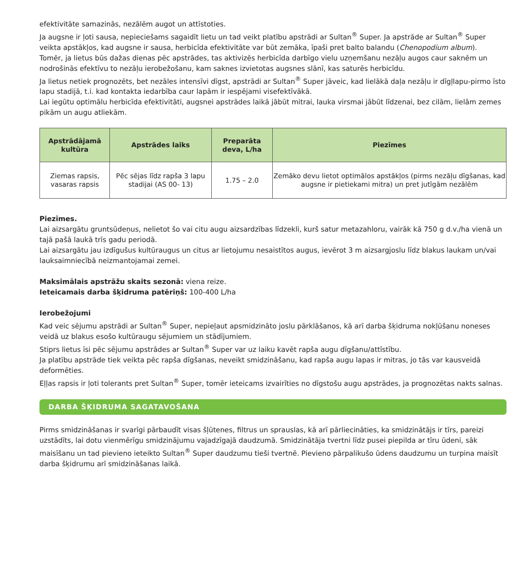efektivitāte samazinās, nezālēm augot un attīstoties.
Ja augsne ir ļoti sausa, nepieciešams sagaidīt lietu un tad veikt platību apstrādi ar Sultan<sup>®</sup> Super. Ja apstrāde ar Sultan<sup>®</sup> Super veikta apstākļos, kad augsne ir sausa, herbicīda efektivitāte var būt zemāka, īpaši pret balto balandu (Chenopodium album).
Tomēr, ja lietus būs dažas dienas pēc apstrādes, tas aktivizēs herbicīda darbīgo vielu uzņemšanu nezāļu augos caur saknēm un nodrošinās efektīvu to nezāļu ierobežošanu, kam saknes izvietotas augsnes slānī, kas saturēs herbicīdu.
Ja lietus netiek prognozēts, bet nezāles intensīvi dīgst, apstrādi ar Sultan<sup>®</sup> Super jāveic, kad lielākā daļa nezāļu ir dīgļlapu-pirmo īsto lapu stadijā, t.i. kad kontakta iedarbība caur lapām ir iespējami visefektīvākā.
Lai iegūtu optimālu herbicīda efektivitāti, augsnei apstrādes laikā jābūt mitrai, lauka virsmai jābūt līdzenai, bez cilām, lielām zemes pikām un augu atliekām.
| Apstrādājamā kultūra | Apstrādes laiks | Preparāta deva, L/ha | Piezīmes |
| --- | --- | --- | --- |
| Ziemas rapsis, vasaras rapsis | Pēc sējas līdz rapša 3 lapu stadijai (AS 00- 13) | 1.75 – 2.0 | Zemāko devu lietot optimālos apstākļos (pirms nezāļu dīgšanas, kad augsne ir pietiekami mitra) un pret jutīgām nezālēm |
Piezīmes.
Lai aizsargātu gruntsūdeņus, nelietot šo vai citu augu aizsardzības līdzekli, kurš satur metazahloru, vairāk kā 750 g d.v./ha vienā un tajā pašā laukā trīs gadu periodā.
Lai aizsargātu jau izdīgušus kultūraugus un citus ar lietojumu nesaistītos augus, ievērot 3 m aizsargjoslu līdz blakus laukam un/vai lauksaimniecībā neizmantojamai zemei.
Maksimālais apstrāžu skaits sezonā: viena reize.
Ieteicamais darba šķidruma patēriņš: 100-400 L/ha
Ierobežojumi
Kad veic sējumu apstrādi ar Sultan<sup>®</sup> Super, nepieļaut apsmidzināto joslu pārklāšanos, kā arī darba šķidruma nokļūšanu noneses veidā uz blakus esošo kultūraugu sējumiem un stādījumiem.
Stiprs lietus īsi pēc sējumu apstrādes ar Sultan<sup>®</sup> Super var uz laiku kavēt rapša augu dīgšanu/attīstību.
Ja platību apstrāde tiek veikta pēc rapša dīgšanas, neveikt smidzināšanu, kad rapša augu lapas ir mitras, jo tās var kausveidā deformēties.
Eļļas rapsis ir ļoti tolerants pret Sultan<sup>®</sup> Super, tomēr ieteicams izvairīties no dīgstošu augu apstrādes, ja prognozētas nakts salnas.
DARBA ŠĶIDRUMA SAGATAVOŠANA
Pirms smidzināšanas ir svarīgi pārbaudīt visas šļūtenes, filtrus un sprauslas, kā arī pārliecināties, ka smidzinātājs ir tīrs, pareizi uzstādīts, lai dotu vienmērīgu smidzinājumu vajadzīgajā daudzumā. Smidzinātāja tvertni līdz pusei piepilda ar tīru ūdeni, sāk maisīšanu un tad pievieno ieteikto Sultan<sup>®</sup> Super daudzumu tieši tvertnē. Pievieno pārpalikušo ūdens daudzumu un turpina maisīt darba šķidrumu arī smidzināšanas laikā.